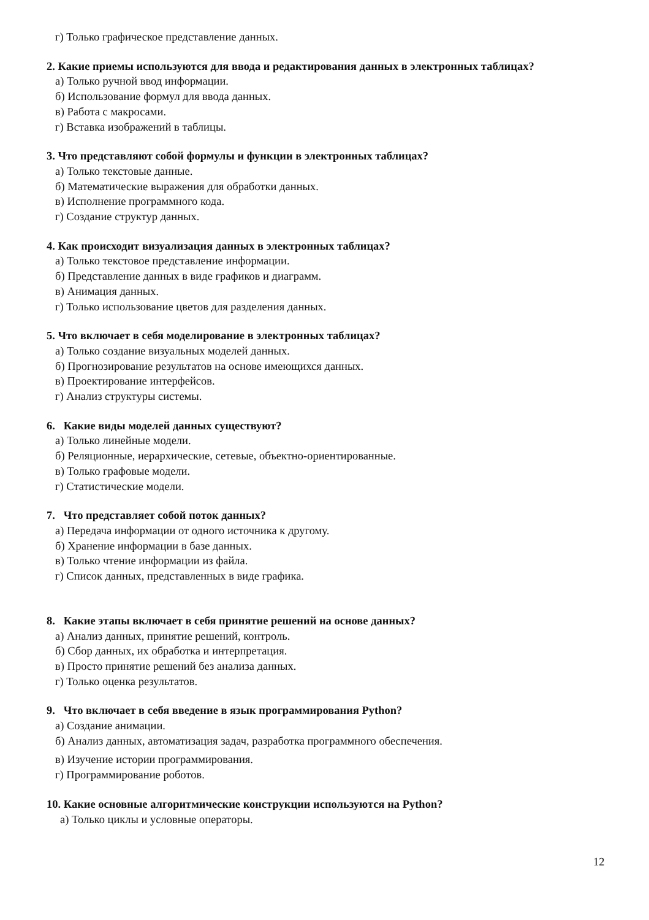г) Только графическое представление данных.
2. Какие приемы используются для ввода и редактирования данных в электронных таблицах?
а) Только ручной ввод информации.
б) Использование формул для ввода данных.
в) Работа с макросами.
г) Вставка изображений в таблицы.
3. Что представляют собой формулы и функции в электронных таблицах?
а) Только текстовые данные.
б) Математические выражения для обработки данных.
в) Исполнение программного кода.
г) Создание структур данных.
4. Как происходит визуализация данных в электронных таблицах?
а) Только текстовое представление информации.
б) Представление данных в виде графиков и диаграмм.
в) Анимация данных.
г) Только использование цветов для разделения данных.
5. Что включает в себя моделирование в электронных таблицах?
а) Только создание визуальных моделей данных.
б) Прогнозирование результатов на основе имеющихся данных.
в) Проектирование интерфейсов.
г) Анализ структуры системы.
6. Какие виды моделей данных существуют?
а) Только линейные модели.
б) Реляционные, иерархические, сетевые, объектно-ориентированные.
в) Только графовые модели.
г) Статистические модели.
7. Что представляет собой поток данных?
а) Передача информации от одного источника к другому.
б) Хранение информации в базе данных.
в) Только чтение информации из файла.
г) Список данных, представленных в виде графика.
8. Какие этапы включает в себя принятие решений на основе данных?
а) Анализ данных, принятие решений, контроль.
б) Сбор данных, их обработка и интерпретация.
в) Просто принятие решений без анализа данных.
г) Только оценка результатов.
9. Что включает в себя введение в язык программирования Python?
а) Создание анимации.
б) Анализ данных, автоматизация задач, разработка программного обеспечения.
в) Изучение истории программирования.
г) Программирование роботов.
10. Какие основные алгоритмические конструкции используются на Python?
а) Только циклы и условные операторы.
12